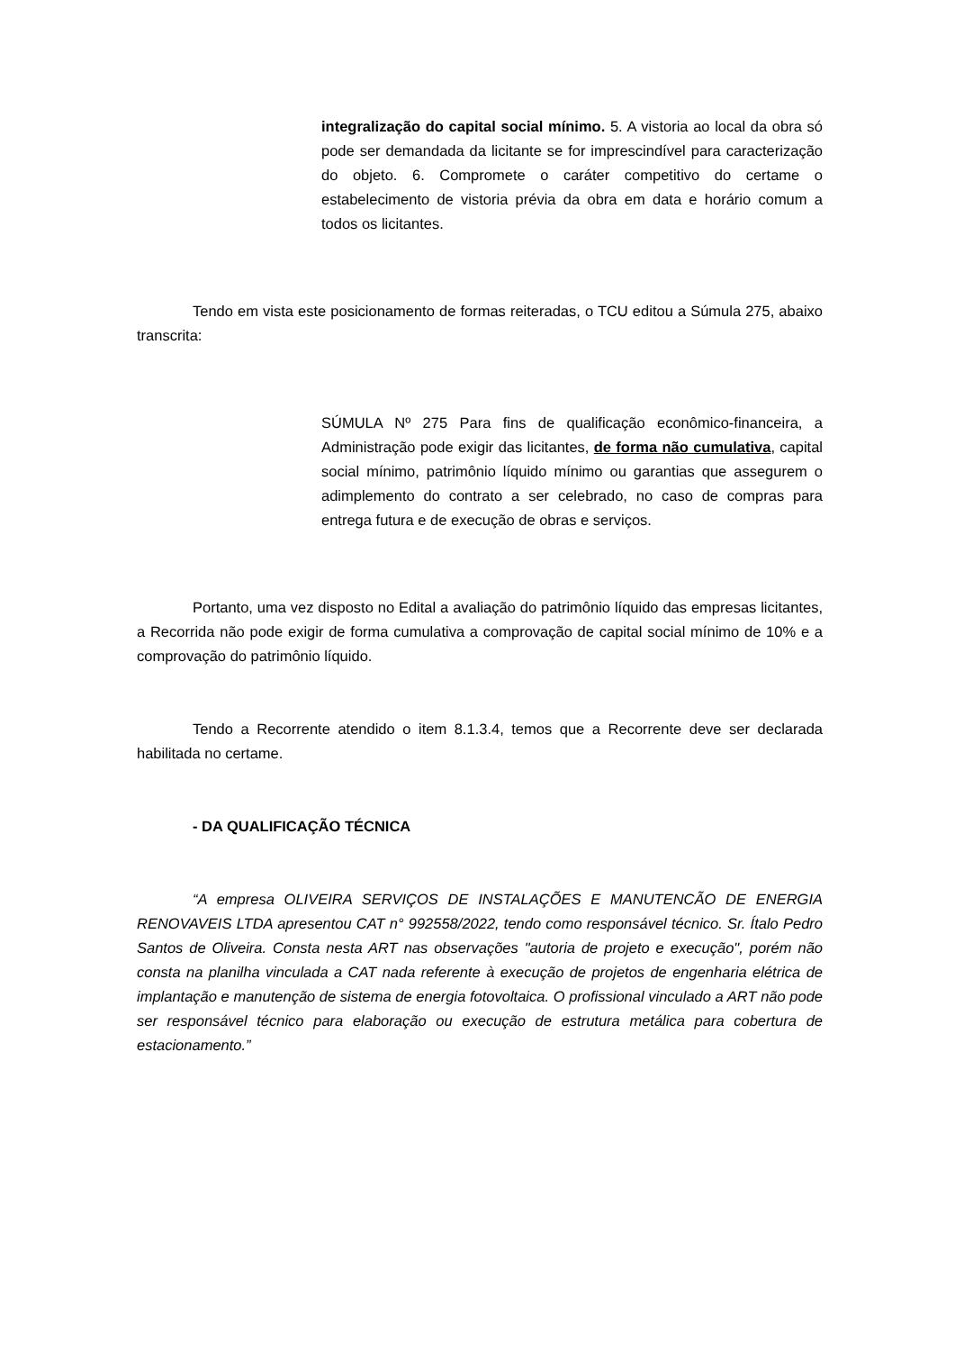integralização do capital social mínimo. 5. A vistoria ao local da obra só pode ser demandada da licitante se for imprescindível para caracterização do objeto. 6. Compromete o caráter competitivo do certame o estabelecimento de vistoria prévia da obra em data e horário comum a todos os licitantes.
Tendo em vista este posicionamento de formas reiteradas, o TCU editou a Súmula 275, abaixo transcrita:
SÚMULA Nº 275 Para fins de qualificação econômico-financeira, a Administração pode exigir das licitantes, de forma não cumulativa, capital social mínimo, patrimônio líquido mínimo ou garantias que assegurem o adimplemento do contrato a ser celebrado, no caso de compras para entrega futura e de execução de obras e serviços.
Portanto, uma vez disposto no Edital a avaliação do patrimônio líquido das empresas licitantes, a Recorrida não pode exigir de forma cumulativa a comprovação de capital social mínimo de 10% e a comprovação do patrimônio líquido.
Tendo a Recorrente atendido o item 8.1.3.4, temos que a Recorrente deve ser declarada habilitada no certame.
- DA QUALIFICAÇÃO TÉCNICA
“A empresa OLIVEIRA SERVIÇOS DE INSTALAÇÕES E MANUTENCÃO DE ENERGIA RENOVAVEIS LTDA apresentou CAT n° 992558/2022, tendo como responsável técnico. Sr. Ítalo Pedro Santos de Oliveira. Consta nesta ART nas observações "autoria de projeto e execução", porém não consta na planilha vinculada a CAT nada referente à execução de projetos de engenharia elétrica de implantação e manutenção de sistema de energia fotovoltaica. O profissional vinculado a ART não pode ser responsável técnico para elaboração ou execução de estrutura metálica para cobertura de estacionamento.”